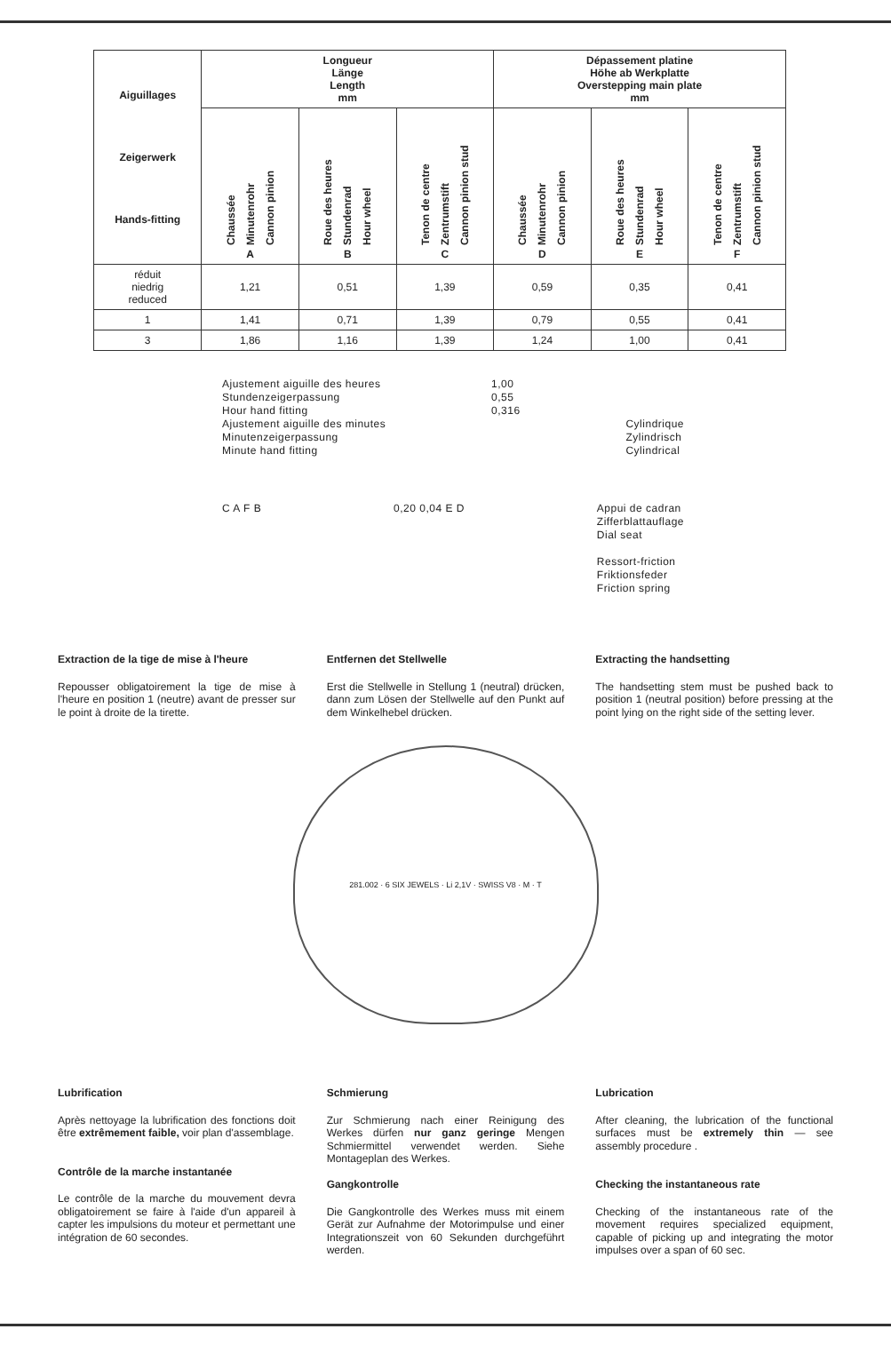| Aiguillages Zeigerwerk Hands-fitting | Longueur Länge Length mm | | | Dépassement platine Höhe ab Werkplatte Overstepping main plate mm | | |
| --- | --- | --- | --- | --- | --- | --- |
| | Chaussée Minutenrohr Cannon pinion A | Roue des heures Stundenrad Hour wheel B | Tenon de centre Zentrumstift Cannon pinion stud C | Chaussée Minutenrohr Cannon pinion D | Roue des heures Stundenrad Hour wheel E | Tenon de centre Zentrumstift Cannon pinion stud F |
| réduit niedrig reduced | 1,21 | 0,51 | 1,39 | 0,59 | 0,35 | 0,41 |
| 1 | 1,41 | 0,71 | 1,39 | 0,79 | 0,55 | 0,41 |
| 3 | 1,86 | 1,16 | 1,39 | 1,24 | 1,00 | 0,41 |
Ajustement aiguille des heures
Stundenzeigerpassung
Hour hand fitting
Ajustement aiguille des minutes
Minutenzeigerpassung
Minute hand fitting
1,00
0,55
0,316
Cylindrique
Zylindrisch
Cylindrical
C A F B 0,20 0,04 E D Appui de cadran
Zifferblattauflage
Dial seat
Ressort-friction
Friktionsfeder
Friction spring
Extraction de la tige de mise à l'heure
Repousser obligatoirement la tige de mise à l'heure en position 1 (neutre) avant de presser sur le point à droite de la tirette.
Entfernen det Stellwelle
Erst die Stellwelle in Stellung 1 (neutral) drücken, dann zum Lösen der Stellwelle auf den Punkt auf dem Winkelhebel drücken.
Extracting the handsetting
The handsetting stem must be pushed back to position 1 (neutral position) before pressing at the point lying on the right side of the setting lever.
281.002 · 6 SIX JEWELS · Li 2,1V · SWISS V8 · M · T
Lubrification
Après nettoyage la lubrification des fonctions doit être extrêmement faible, voir plan d'assemblage.
Contrôle de la marche instantanée
Le contrôle de la marche du mouvement devra obligatoirement se faire à l'aide d'un appareil à capter les impulsions du moteur et permettant une intégration de 60 secondes.
Schmierung
Zur Schmierung nach einer Reinigung des Werkes dürfen nur ganz geringe Mengen Schmiermittel verwendet werden. Siehe Montageplan des Werkes.
Gangkontrolle
Die Gangkontrolle des Werkes muss mit einem Gerät zur Aufnahme der Motorimpulse und einer Integrationszeit von 60 Sekunden durchgeführt werden.
Lubrication
After cleaning, the lubrication of the functional surfaces must be extremely thin — see assembly procedure .
Checking the instantaneous rate
Checking of the instantaneous rate of the movement requires specialized equipment, capable of picking up and integrating the motor impulses over a span of 60 sec.